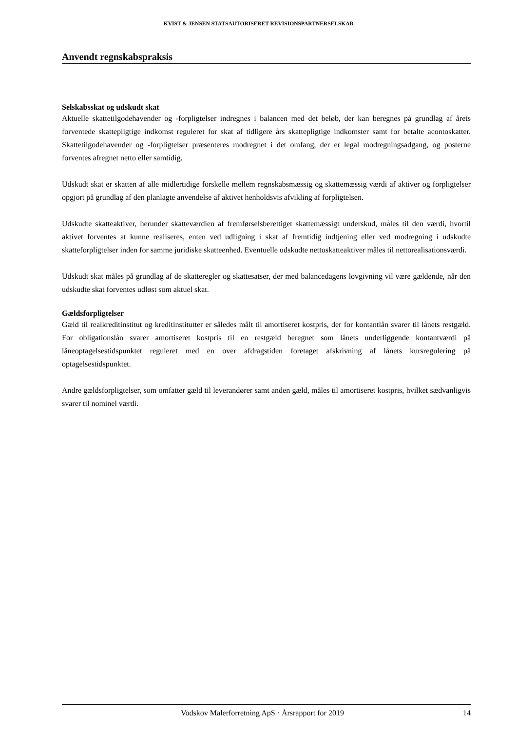KVIST & JENSEN STATSAUTORISERET REVISIONSPARTNERSELSKAB
Anvendt regnskabspraksis
Selskabsskat og udskudt skat
Aktuelle skattetilgodehavender og -forpligtelser indregnes i balancen med det beløb, der kan beregnes på grundlag af årets forventede skattepligtige indkomst reguleret for skat af tidligere års skattepligtige indkomster samt for betalte acontoskatter. Skattetilgodehavender og -forpligtelser præsenteres modregnet i det omfang, der er legal modregningsadgang, og posterne forventes afregnet netto eller samtidig.
Udskudt skat er skatten af alle midlertidige forskelle mellem regnskabsmæssig og skattemæssig værdi af aktiver og forpligtelser opgjort på grundlag af den planlagte anvendelse af aktivet henholdsvis afvikling af forpligtelsen.
Udskudte skatteaktiver, herunder skatteværdien af fremførselsberettiget skattemæssigt underskud, måles til den værdi, hvortil aktivet forventes at kunne realiseres, enten ved udligning i skat af fremtidig indtjening eller ved modregning i udskudte skatteforpligtelser inden for samme juridiske skatteenhed. Eventuelle udskudte nettoskatteaktiver måles til nettorealisationsværdi.
Udskudt skat måles på grundlag af de skatteregler og skattesatser, der med balancedagens lovgivning vil være gældende, når den udskudte skat forventes udløst som aktuel skat.
Gældsforpligtelser
Gæld til realkreditinstitut og kreditinstitutter er således målt til amortiseret kostpris, der for kontantlån svarer til lånets restgæld. For obligationslån svarer amortiseret kostpris til en restgæld beregnet som lånets underliggende kontantværdi på låneoptagelsestidspunktet reguleret med en over afdragstiden foretaget afskrivning af lånets kursregulering på optagelsestidspunktet.
Andre gældsforpligtelser, som omfatter gæld til leverandører samt anden gæld, måles til amortiseret kostpris, hvilket sædvanligvis svarer til nominel værdi.
Vodskov Malerforretning ApS · Årsrapport for 2019 14